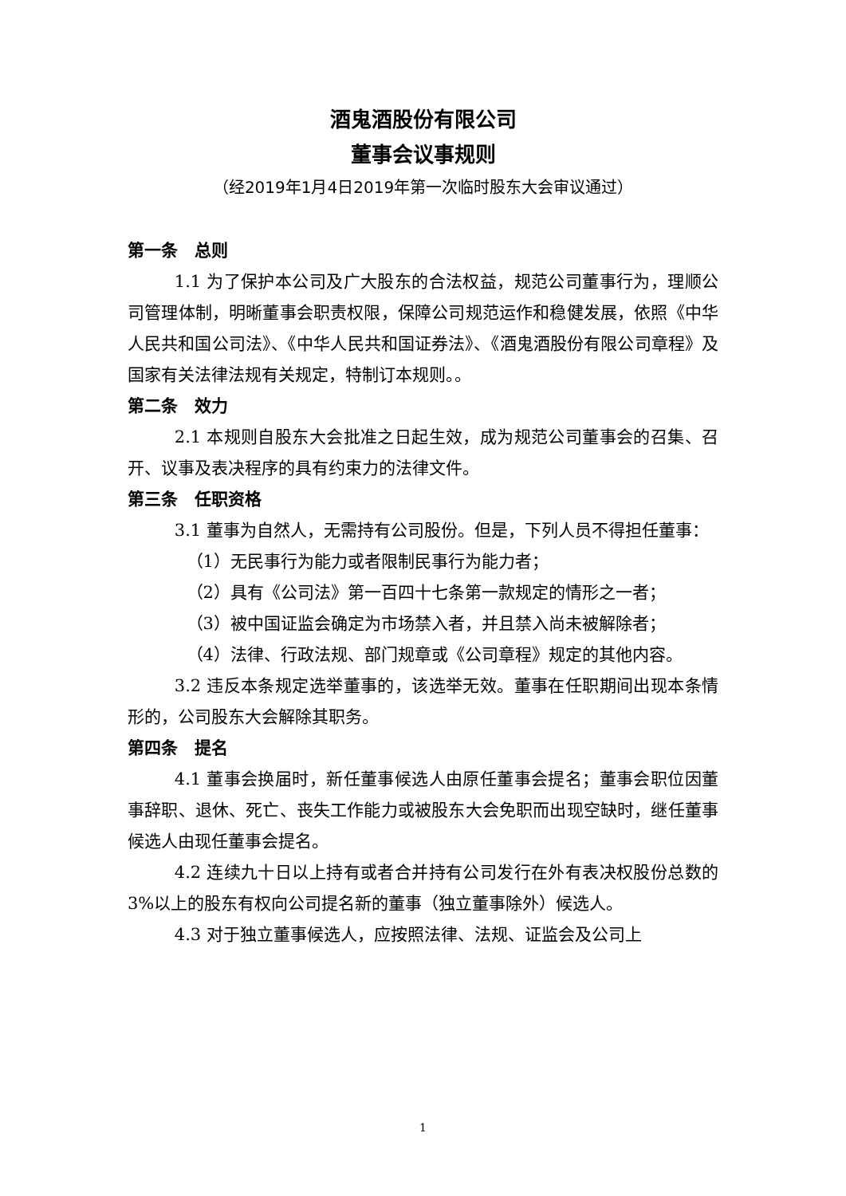酒鬼酒股份有限公司
董事会议事规则
（经2019年1月4日2019年第一次临时股东大会审议通过）
第一条　总则
1.1 为了保护本公司及广大股东的合法权益，规范公司董事行为，理顺公司管理体制，明晰董事会职责权限，保障公司规范运作和稳健发展，依照《中华人民共和国公司法》、《中华人民共和国证券法》、《酒鬼酒股份有限公司章程》及国家有关法律法规有关规定，特制订本规则。。
第二条　效力
2.1 本规则自股东大会批准之日起生效，成为规范公司董事会的召集、召开、议事及表决程序的具有约束力的法律文件。
第三条　任职资格
3.1 董事为自然人，无需持有公司股份。但是，下列人员不得担任董事：
（1）无民事行为能力或者限制民事行为能力者；
（2）具有《公司法》第一百四十七条第一款规定的情形之一者；
（3）被中国证监会确定为市场禁入者，并且禁入尚未被解除者；
（4）法律、行政法规、部门规章或《公司章程》规定的其他内容。
3.2 违反本条规定选举董事的，该选举无效。董事在任职期间出现本条情形的，公司股东大会解除其职务。
第四条　提名
4.1 董事会换届时，新任董事候选人由原任董事会提名；董事会职位因董事辞职、退休、死亡、丧失工作能力或被股东大会免职而出现空缺时，继任董事候选人由现任董事会提名。
4.2 连续九十日以上持有或者合并持有公司发行在外有表决权股份总数的3%以上的股东有权向公司提名新的董事（独立董事除外）候选人。
4.3 对于独立董事候选人，应按照法律、法规、证监会及公司上
1